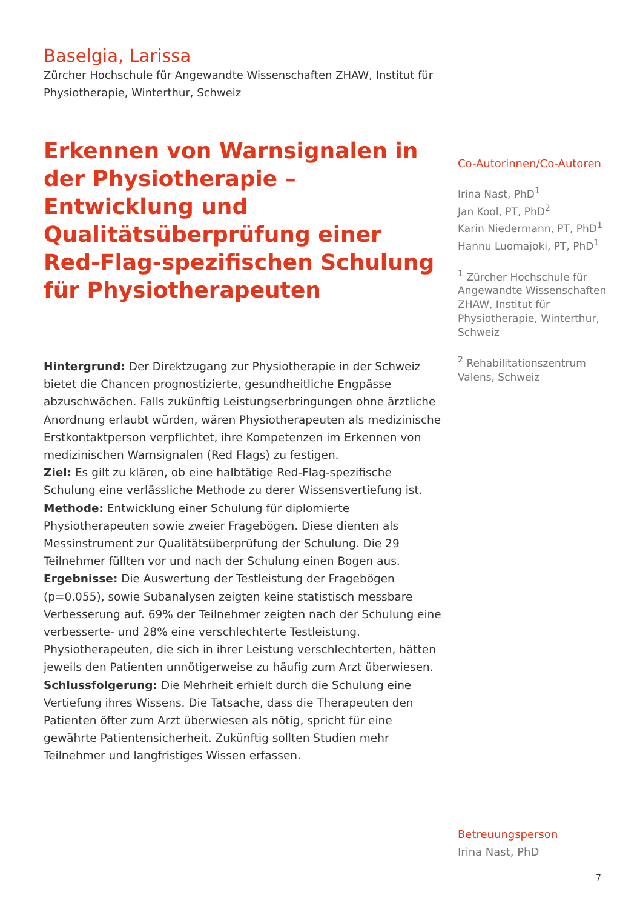Baselgia, Larissa
Zürcher Hochschule für Angewandte Wissenschaften ZHAW, Institut für Physiotherapie, Winterthur, Schweiz
Erkennen von Warnsignalen in der Physiotherapie – Entwicklung und Qualitätsüberprüfung einer Red-Flag-spezifischen Schulung für Physiotherapeuten
Hintergrund: Der Direktzugang zur Physiotherapie in der Schweiz bietet die Chancen prognostizierte, gesundheitliche Engpässe abzuschwächen. Falls zukünftig Leistungserbringungen ohne ärztliche Anordnung erlaubt würden, wären Physiotherapeuten als medizinische Erstkontaktperson verpflichtet, ihre Kompetenzen im Erkennen von medizinischen Warnsignalen (Red Flags) zu festigen.
Ziel: Es gilt zu klären, ob eine halbtätige Red-Flag-spezifische Schulung eine verlässliche Methode zu derer Wissensvertiefung ist.
Methode: Entwicklung einer Schulung für diplomierte Physiotherapeuten sowie zweier Fragebögen. Diese dienten als Messinstrument zur Qualitätsüberprüfung der Schulung. Die 29 Teilnehmer füllten vor und nach der Schulung einen Bogen aus.
Ergebnisse: Die Auswertung der Testleistung der Fragebögen (p=0.055), sowie Subanalysen zeigten keine statistisch messbare Verbesserung auf. 69% der Teilnehmer zeigten nach der Schulung eine verbesserte- und 28% eine verschlechterte Testleistung. Physiotherapeuten, die sich in ihrer Leistung verschlechterten, hätten jeweils den Patienten unnötigerweise zu häufig zum Arzt überwiesen.
Schlussfolgerung: Die Mehrheit erhielt durch die Schulung eine Vertiefung ihres Wissens. Die Tatsache, dass die Therapeuten den Patienten öfter zum Arzt überwiesen als nötig, spricht für eine gewährte Patientensicherheit. Zukünftig sollten Studien mehr Teilnehmer und langfristiges Wissen erfassen.
Co-Autorinnen/Co-Autoren
Irina Nast, PhD<sup>1</sup>
Jan Kool, PT, PhD<sup>2</sup>
Karin Niedermann, PT, PhD<sup>1</sup>
Hannu Luomajoki, PT, PhD<sup>1</sup>
<sup>1</sup> Zürcher Hochschule für Angewandte Wissenschaften ZHAW, Institut für Physiotherapie, Winterthur, Schweiz
<sup>2</sup> Rehabilitationszentrum Valens, Schweiz
Betreuungsperson
Irina Nast, PhD
7